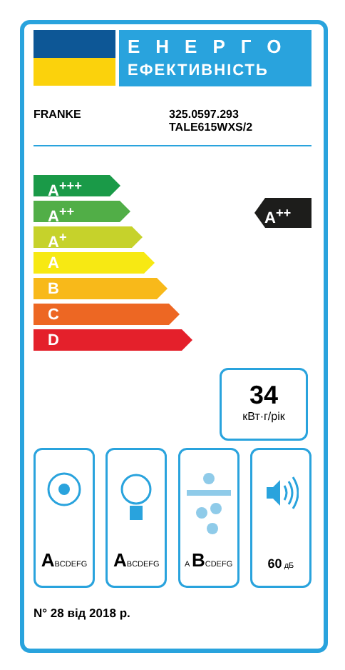ЕНЕРГО
ЕФЕКТИВНІСТЬ
FRANKE 325.0597.293
TALE615WXS/2
A<sup>+++</sup>
A<sup>++</sup>
A<sup>+</sup>
A
B
C
D
A<sup>++</sup>
34
кВт·г/рік
ABCDEFG
ABCDEFG A BCDEFG
60 дБ
N° 28 від 2018 р.